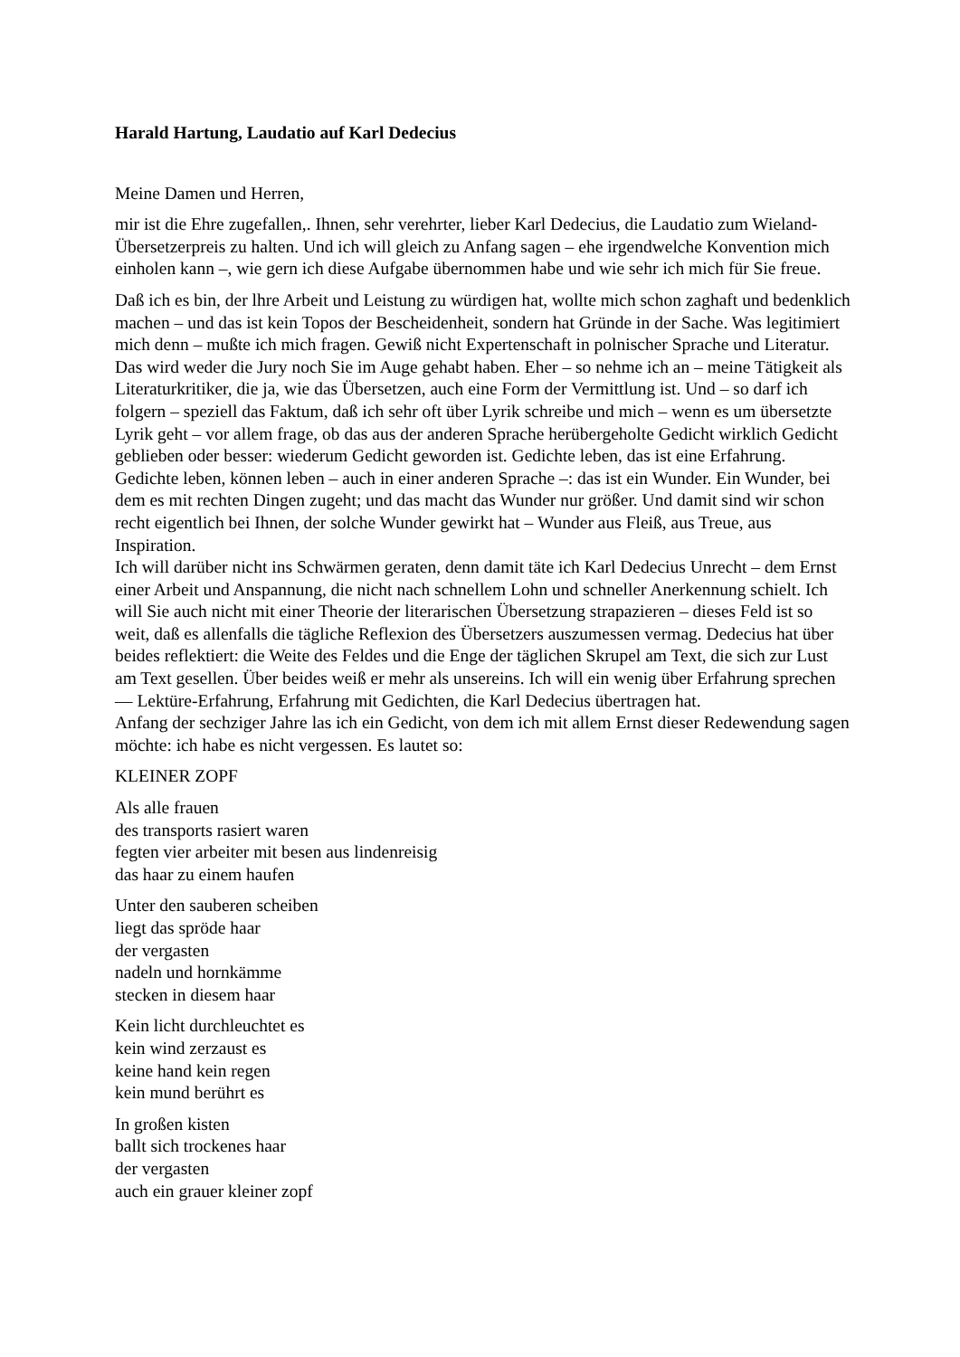Harald Hartung, Laudatio auf Karl Dedecius
Meine Damen und Herren,
mir ist die Ehre zugefallen,. Ihnen, sehr verehrter, lieber Karl Dedecius, die Laudatio zum Wieland-Übersetzerpreis zu halten. Und ich will gleich zu Anfang sagen – ehe irgendwelche Konvention mich einholen kann –, wie gern ich diese Aufgabe übernommen habe und wie sehr ich mich für Sie freue.
Daß ich es bin, der lhre Arbeit und Leistung zu würdigen hat, wollte mich schon zaghaft und bedenklich machen – und das ist kein Topos der Bescheidenheit, sondern hat Gründe in der Sache. Was legitimiert mich denn – mußte ich mich fragen. Gewiß nicht Expertenschaft in polnischer Sprache und Literatur. Das wird weder die Jury noch Sie im Auge gehabt haben. Eher – so nehme ich an – meine Tätigkeit als Literaturkritiker, die ja, wie das Übersetzen, auch eine Form der Vermittlung ist. Und – so darf ich folgern – speziell das Faktum, daß ich sehr oft über Lyrik schreibe und mich – wenn es um übersetzte Lyrik geht – vor allem frage, ob das aus der anderen Sprache herübergeholte Gedicht wirklich Gedicht geblieben oder besser: wiederum Gedicht geworden ist. Gedichte leben, das ist eine Erfahrung. Gedichte leben, können leben – auch in einer anderen Sprache –: das ist ein Wunder. Ein Wunder, bei dem es mit rechten Dingen zugeht; und das macht das Wunder nur größer. Und damit sind wir schon recht eigentlich bei Ihnen, der solche Wunder gewirkt hat – Wunder aus Fleiß, aus Treue, aus Inspiration.
Ich will darüber nicht ins Schwärmen geraten, denn damit täte ich Karl Dedecius Unrecht – dem Ernst einer Arbeit und Anspannung, die nicht nach schnellem Lohn und schneller Anerkennung schielt. Ich will Sie auch nicht mit einer Theorie der literarischen Übersetzung strapazieren – dieses Feld ist so weit, daß es allenfalls die tägliche Reflexion des Übersetzers auszumessen vermag. Dedecius hat über beides reflektiert: die Weite des Feldes und die Enge der täglichen Skrupel am Text, die sich zur Lust am Text gesellen. Über beides weiß er mehr als unsereins. Ich will ein wenig über Erfahrung sprechen — Lektüre-Erfahrung, Erfahrung mit Gedichten, die Karl Dedecius übertragen hat.
Anfang der sechziger Jahre las ich ein Gedicht, von dem ich mit allem Ernst dieser Redewendung sagen möchte: ich habe es nicht vergessen. Es lautet so:
KLEINER ZOPF
Als alle frauen
des transports rasiert waren
fegten vier arbeiter mit besen aus lindenreisig
das haar zu einem haufen
Unter den sauberen scheiben
liegt das spröde haar
der vergasten
nadeln und hornkämme
stecken in diesem haar
Kein licht durchleuchtet es
kein wind zerzaust es
keine hand kein regen
kein mund berührt es
In großen kisten
ballt sich trockenes haar
der vergasten
auch ein grauer kleiner zopf